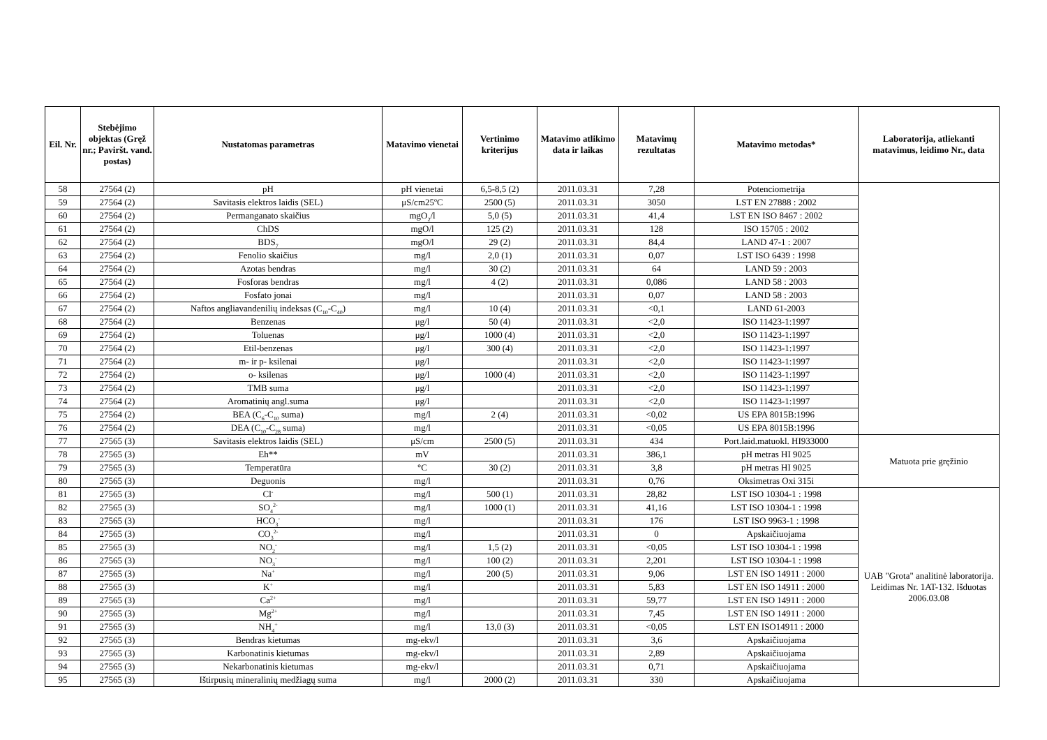| Eil. Nr. | Stebėjimo objektas (Gręž nr.; Paviršt. vand. postas) | Nustatomas parametras | Matavimo vienetai | Vertinimo kriterijus | Matavimo atlikimo data ir laikas | Matavimų rezultatas | Matavimo metodas* | Laboratorija, atliekanti matavimus, leidimo Nr., data |
| --- | --- | --- | --- | --- | --- | --- | --- | --- |
| 58 | 27564 (2) | pH | pH vienetai | 6,5-8,5 (2) | 2011.03.31 | 7,28 | Potenciometrija | |
| 59 | 27564 (2) | Savitasis elektros laidis (SEL) | μS/cm25<sup>o</sup>C | 2500 (5) | 2011.03.31 | 3050 | LST EN 27888 : 2002 | |
| 60 | 27564 (2) | Permanganato skaičius | mgO<sub>2</sub>/l | 5,0 (5) | 2011.03.31 | 41,4 | LST EN ISO 8467 : 2002 | |
| 61 | 27564 (2) | ChDS | mgO/l | 125 (2) | 2011.03.31 | 128 | ISO 15705 : 2002 | |
| 62 | 27564 (2) | BDS<sub>7</sub> | mgO/l | 29 (2) | 2011.03.31 | 84,4 | LAND 47-1 : 2007 | |
| 63 | 27564 (2) | Fenolio skaičius | mg/l | 2,0 (1) | 2011.03.31 | 0,07 | LST ISO 6439 : 1998 | |
| 64 | 27564 (2) | Azotas bendras | mg/l | 30 (2) | 2011.03.31 | 64 | LAND 59 : 2003 | |
| 65 | 27564 (2) | Fosforas bendras | mg/l | 4 (2) | 2011.03.31 | 0,086 | LAND 58 : 2003 | |
| 66 | 27564 (2) | Fosfato jonai | mg/l | | 2011.03.31 | 0,07 | LAND 58 : 2003 | |
| 67 | 27564 (2) | Naftos angliavandenilių indeksas (C<sub>10</sub>-C<sub>40</sub>) | mg/l | 10 (4) | 2011.03.31 | <0,1 | LAND 61-2003 | |
| 68 | 27564 (2) | Benzenas | μg/l | 50 (4) | 2011.03.31 | <2,0 | ISO 11423-1:1997 | |
| 69 | 27564 (2) | Toluenas | μg/l | 1000 (4) | 2011.03.31 | <2,0 | ISO 11423-1:1997 | |
| 70 | 27564 (2) | Etil-benzenas | μg/l | 300 (4) | 2011.03.31 | <2,0 | ISO 11423-1:1997 | |
| 71 | 27564 (2) | m- ir p- ksilenai | μg/l | | 2011.03.31 | <2,0 | ISO 11423-1:1997 | |
| 72 | 27564 (2) | o- ksilenas | μg/l | 1000 (4) | 2011.03.31 | <2,0 | ISO 11423-1:1997 | |
| 73 | 27564 (2) | TMB suma | μg/l | | 2011.03.31 | <2,0 | ISO 11423-1:1997 | |
| 74 | 27564 (2) | Aromatinių angl.suma | μg/l | | 2011.03.31 | <2,0 | ISO 11423-1:1997 | |
| 75 | 27564 (2) | BEA (C<sub>6</sub>-C<sub>10</sub> suma) | mg/l | 2 (4) | 2011.03.31 | <0,02 | US EPA 8015B:1996 | |
| 76 | 27564 (2) | DEA (C<sub>10</sub>-C<sub>28</sub> suma) | mg/l | | 2011.03.31 | <0,05 | US EPA 8015B:1996 | |
| 77 | 27565 (3) | Savitasis elektros laidis (SEL) | μS/cm | 2500 (5) | 2011.03.31 | 434 | Port.laid.matuokl. HI933000 | Matuota prie gręžinio |
| 78 | 27565 (3) | Eh** | mV | | 2011.03.31 | 386,1 | pH metras HI 9025 | |
| 79 | 27565 (3) | Temperatūra | °C | 30 (2) | 2011.03.31 | 3,8 | pH metras HI 9025 | |
| 80 | 27565 (3) | Deguonis | mg/l | | 2011.03.31 | 0,76 | Oksimetras Oxi 315i | |
| 81 | 27565 (3) | Cl<sup>-</sup> | mg/l | 500 (1) | 2011.03.31 | 28,82 | LST ISO 10304-1 : 1998 | UAB "Grota" analitinė laboratorija. Leidimas Nr. 1AT-132. Išduotas 2006.03.08 |
| 82 | 27565 (3) | SO<sub>4</sub><sup>2-</sup> | mg/l | 1000 (1) | 2011.03.31 | 41,16 | LST ISO 10304-1 : 1998 | |
| 83 | 27565 (3) | HCO<sub>3</sub><sup>-</sup> | mg/l | | 2011.03.31 | 176 | LST ISO 9963-1 : 1998 | |
| 84 | 27565 (3) | CO<sub>3</sub><sup>2-</sup> | mg/l | | 2011.03.31 | 0 | Apskaičiuojama | |
| 85 | 27565 (3) | NO<sub>2</sub><sup>-</sup> | mg/l | 1,5 (2) | 2011.03.31 | <0,05 | LST ISO 10304-1 : 1998 | |
| 86 | 27565 (3) | NO<sub>3</sub><sup>-</sup> | mg/l | 100 (2) | 2011.03.31 | 2,201 | LST ISO 10304-1 : 1998 | |
| 87 | 27565 (3) | Na<sup>+</sup> | mg/l | 200 (5) | 2011.03.31 | 9,06 | LST EN ISO 14911 : 2000 | |
| 88 | 27565 (3) | K<sup>+</sup> | mg/l | | 2011.03.31 | 5,83 | LST EN ISO 14911 : 2000 | |
| 89 | 27565 (3) | Ca<sup>2+</sup> | mg/l | | 2011.03.31 | 59,77 | LST EN ISO 14911 : 2000 | |
| 90 | 27565 (3) | Mg<sup>2+</sup> | mg/l | | 2011.03.31 | 7,45 | LST EN ISO 14911 : 2000 | |
| 91 | 27565 (3) | NH<sub>4</sub><sup>+</sup> | mg/l | 13,0 (3) | 2011.03.31 | <0,05 | LST EN ISO14911 : 2000 | |
| 92 | 27565 (3) | Bendras kietumas | mg-ekv/l | | 2011.03.31 | 3,6 | Apskaičiuojama | |
| 93 | 27565 (3) | Karbonatinis kietumas | mg-ekv/l | | 2011.03.31 | 2,89 | Apskaičiuojama | |
| 94 | 27565 (3) | Nekarbonatinis kietumas | mg-ekv/l | | 2011.03.31 | 0,71 | Apskaičiuojama | |
| 95 | 27565 (3) | Ištirpusių mineralinių medžiagų suma | mg/l | 2000 (2) | 2011.03.31 | 330 | Apskaičiuojama | |